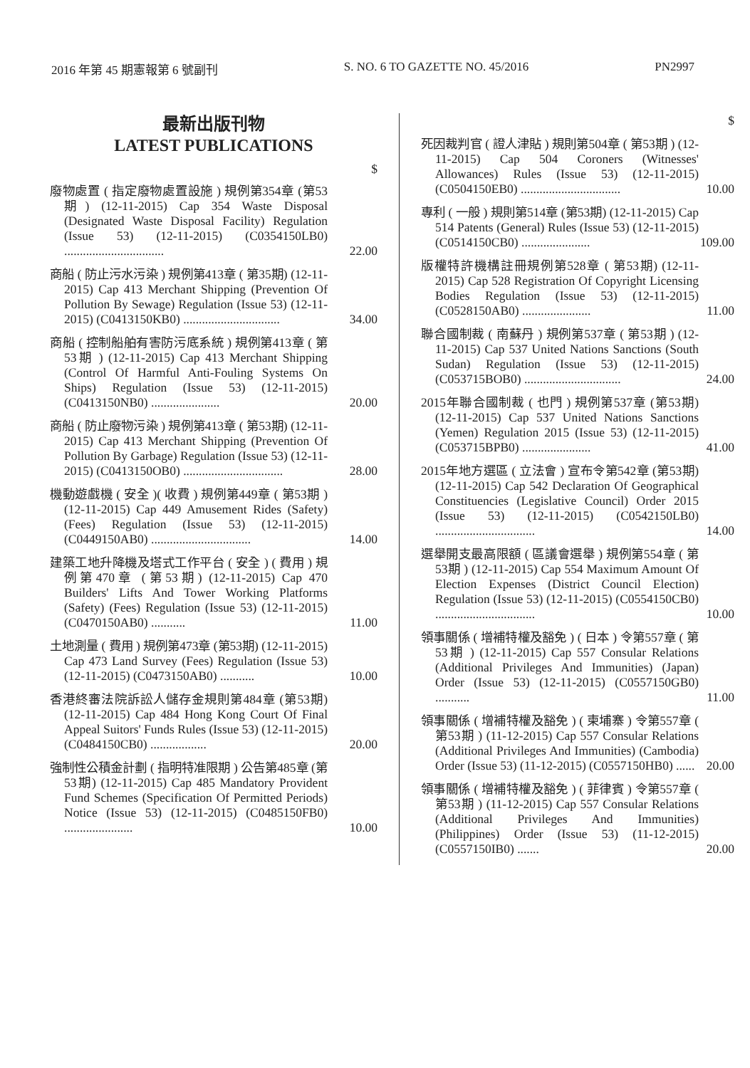2016 年第 45 期憲報第 6 號副刊 S. NO. 6 TO GAZETTE NO. 45/2016 PN2997
最新出版刊物
LATEST PUBLICATIONS
$
廢物處置 ( 指定廢物處置設施 ) 規例第354章 (第53期) (12-11-2015) Cap 354 Waste Disposal (Designated Waste Disposal Facility) Regulation (Issue 53) (12-11-2015) (C0354150LB0) ................................
22.00
商船 ( 防止污水污染 ) 規例第413章 ( 第35期) (12-11-2015) Cap 413 Merchant Shipping (Prevention Of Pollution By Sewage) Regulation (Issue 53) (12-11-2015) (C0413150KB0) ...............................
34.00
商船 ( 控制船舶有害防污底系統 ) 規例第413章 ( 第53期 ) (12-11-2015) Cap 413 Merchant Shipping (Control Of Harmful Anti-Fouling Systems On Ships) Regulation (Issue 53) (12-11-2015) (C0413150NB0) ......................
20.00
商船 ( 防止廢物污染 ) 規例第413章 ( 第53期) (12-11-2015) Cap 413 Merchant Shipping (Prevention Of Pollution By Garbage) Regulation (Issue 53) (12-11-2015) (C0413150OB0) ................................
28.00
機動遊戲機 ( 安全 )( 收費 ) 規例第449章 ( 第53期 ) (12-11-2015) Cap 449 Amusement Rides (Safety) (Fees) Regulation (Issue 53) (12-11-2015) (C0449150AB0) ................................
14.00
建築工地升降機及塔式工作平台 ( 安全 ) ( 費用 ) 規例第470章 (第53期) (12-11-2015) Cap 470 Builders' Lifts And Tower Working Platforms (Safety) (Fees) Regulation (Issue 53) (12-11-2015) (C0470150AB0) ...........
11.00
土地測量 ( 費用 ) 規例第473章 (第53期) (12-11-2015) Cap 473 Land Survey (Fees) Regulation (Issue 53) (12-11-2015) (C0473150AB0) ...........
10.00
香港終審法院訴訟人儲存金規則第484章 (第53期) (12-11-2015) Cap 484 Hong Kong Court Of Final Appeal Suitors' Funds Rules (Issue 53) (12-11-2015) (C0484150CB0) ..................
20.00
強制性公積金計劃 ( 指明特准限期 ) 公告第485章 (第53期) (12-11-2015) Cap 485 Mandatory Provident Fund Schemes (Specification Of Permitted Periods) Notice (Issue 53) (12-11-2015) (C0485150FB0) ......................
10.00
$
死因裁判官 ( 證人津貼 ) 規則第504章 ( 第53期 ) (12-11-2015) Cap 504 Coroners (Witnesses' Allowances) Rules (Issue 53) (12-11-2015) (C0504150EB0) ................................
10.00
專利 ( 一般 ) 規則第514章 (第53期) (12-11-2015) Cap 514 Patents (General) Rules (Issue 53) (12-11-2015) (C0514150CB0) ......................
109.00
版權特許機構註冊規例第528章 ( 第53期) (12-11-2015) Cap 528 Registration Of Copyright Licensing Bodies Regulation (Issue 53) (12-11-2015) (C0528150AB0) ......................
11.00
聯合國制裁 ( 南蘇丹 ) 規例第537章 ( 第53期 ) (12-11-2015) Cap 537 United Nations Sanctions (South Sudan) Regulation (Issue 53) (12-11-2015) (C053715BOB0) ...............................
24.00
2015年聯合國制裁 ( 也門 ) 規例第537章 (第53期) (12-11-2015) Cap 537 United Nations Sanctions (Yemen) Regulation 2015 (Issue 53) (12-11-2015) (C053715BPB0) ......................
41.00
2015年地方選區 ( 立法會 ) 宣布令第542章 (第53期) (12-11-2015) Cap 542 Declaration Of Geographical Constituencies (Legislative Council) Order 2015 (Issue 53) (12-11-2015) (C0542150LB0) ................................
14.00
選舉開支最高限額 ( 區議會選舉 ) 規例第554章 ( 第53期 ) (12-11-2015) Cap 554 Maximum Amount Of Election Expenses (District Council Election) Regulation (Issue 53) (12-11-2015) (C0554150CB0) ................................
10.00
領事關係 ( 增補特權及豁免 ) ( 日本 ) 令第557章 ( 第53期 ) (12-11-2015) Cap 557 Consular Relations (Additional Privileges And Immunities) (Japan) Order (Issue 53) (12-11-2015) (C0557150GB0) ...........
11.00
領事關係 ( 增補特權及豁免 ) ( 柬埔寨 ) 令第557章 ( 第53期 ) (11-12-2015) Cap 557 Consular Relations (Additional Privileges And Immunities) (Cambodia) Order (Issue 53) (11-12-2015) (C0557150HB0) ......
20.00
領事關係 ( 增補特權及豁免 ) ( 菲律賓 ) 令第557章 ( 第53期 ) (11-12-2015) Cap 557 Consular Relations (Additional Privileges And Immunities) (Philippines) Order (Issue 53) (11-12-2015) (C0557150IB0) .......
20.00